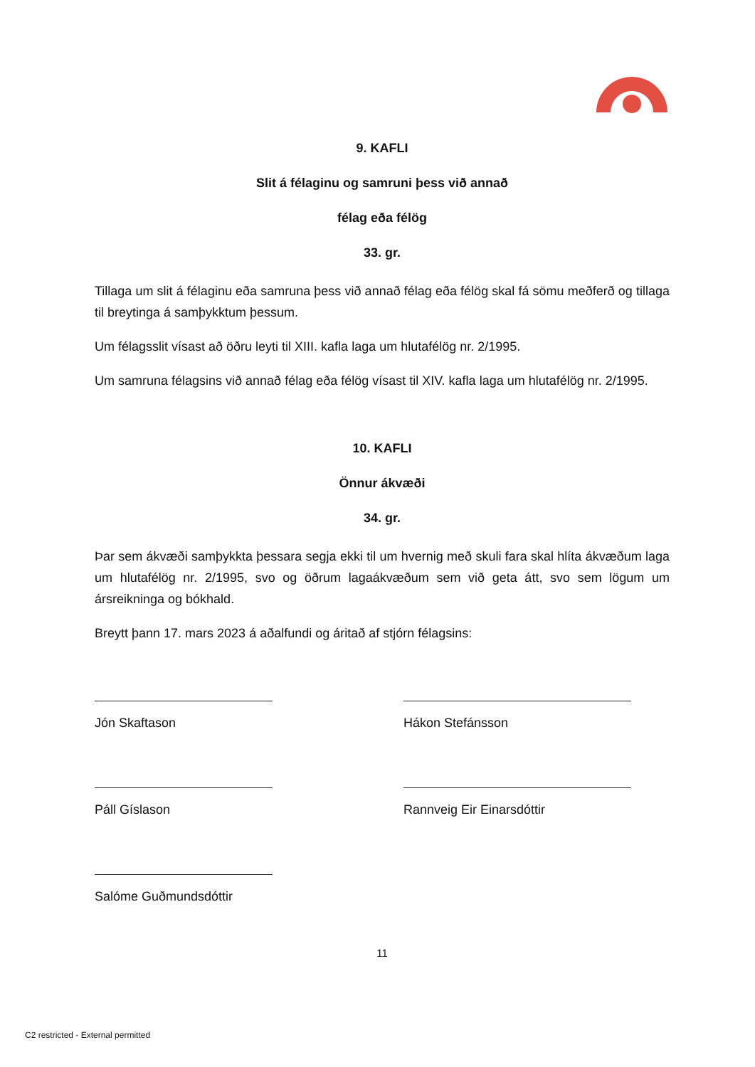9. KAFLI
Slit á félaginu og samruni þess við annað
félag eða félög
33. gr.
Tillaga um slit á félaginu eða samruna þess við annað félag eða félög skal fá sömu meðferð og tillaga til breytinga á samþykktum þessum.
Um félagsslit vísast að öðru leyti til XIII. kafla laga um hlutafélög nr. 2/1995.
Um samruna félagsins við annað félag eða félög vísast til XIV. kafla laga um hlutafélög nr. 2/1995.
10. KAFLI
Önnur ákvæði
34. gr.
Þar sem ákvæði samþykkta þessara segja ekki til um hvernig með skuli fara skal hlíta ákvæðum laga um hlutafélög nr. 2/1995, svo og öðrum lagaákvæðum sem við geta átt, svo sem lögum um ársreikninga og bókhald.
Breytt þann 17. mars 2023 á aðalfundi og áritað af stjórn félagsins:
Jón Skaftason
Hákon Stefánsson
Páll Gíslason
Rannveig Eir Einarsdóttir
Salóme Guðmundsdóttir
11
C2 restricted - External permitted